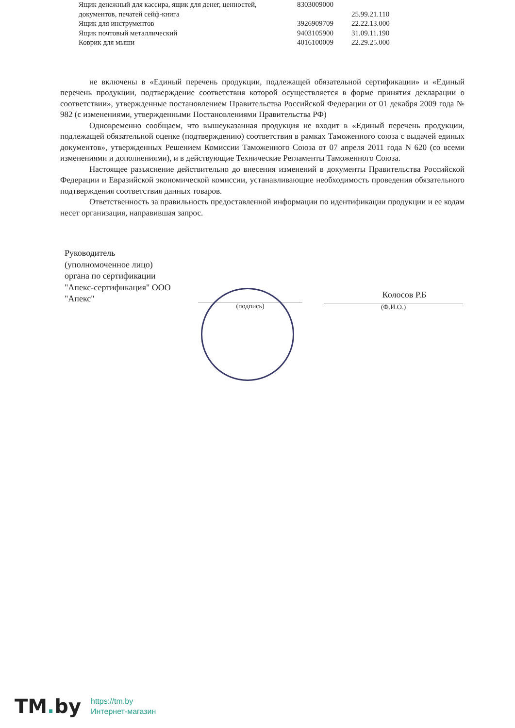| Ящик денежный для кассира, ящик для денег, ценностей, | 8303009000 | |
| документов, печатей сейф-книга | | 25.99.21.110 |
| Ящик для инструментов | 3926909709 | 22.22.13.000 |
| Ящик почтовый металлический | 9403105900 | 31.09.11.190 |
| Коврик для мыши | 4016100009 | 22.29.25.000 |
не включены в «Единый перечень продукции, подлежащей обязательной сертификации» и «Единый перечень продукции, подтверждение соответствия которой осуществляется в форме принятия декларации о соответствии», утвержденные постановлением Правительства Российской Федерации от 01 декабря 2009 года № 982 (с изменениями, утвержденными Постановлениями Правительства РФ)
Одновременно сообщаем, что вышеуказанная продукция не входит в «Единый перечень продукции, подлежащей обязательной оценке (подтверждению) соответствия в рамках Таможенного союза с выдачей единых документов», утвержденных Решением Комиссии Таможенного Союза от 07 апреля 2011 года N 620 (со всеми изменениями и дополнениями), и в действующие Технические Регламенты Таможенного Союза.
Настоящее разъяснение действительно до внесения изменений в документы Правительства Российской Федерации и Евразийской экономической комиссии, устанавливающие необходимость проведения обязательного подтверждения соответствия данных товаров.
Ответственность за правильность предоставленной информации по идентификации продукции и ее кодам несет организация, направившая запрос.
Руководитель
(уполномоченное лицо)
органа по сертификации
"Апекс-сертификация" ООО
"Апекс"
(подпись)
Колосов Р.Б
(Ф.И.О.)
TM. by
https://tm.by
Интернет-магазин